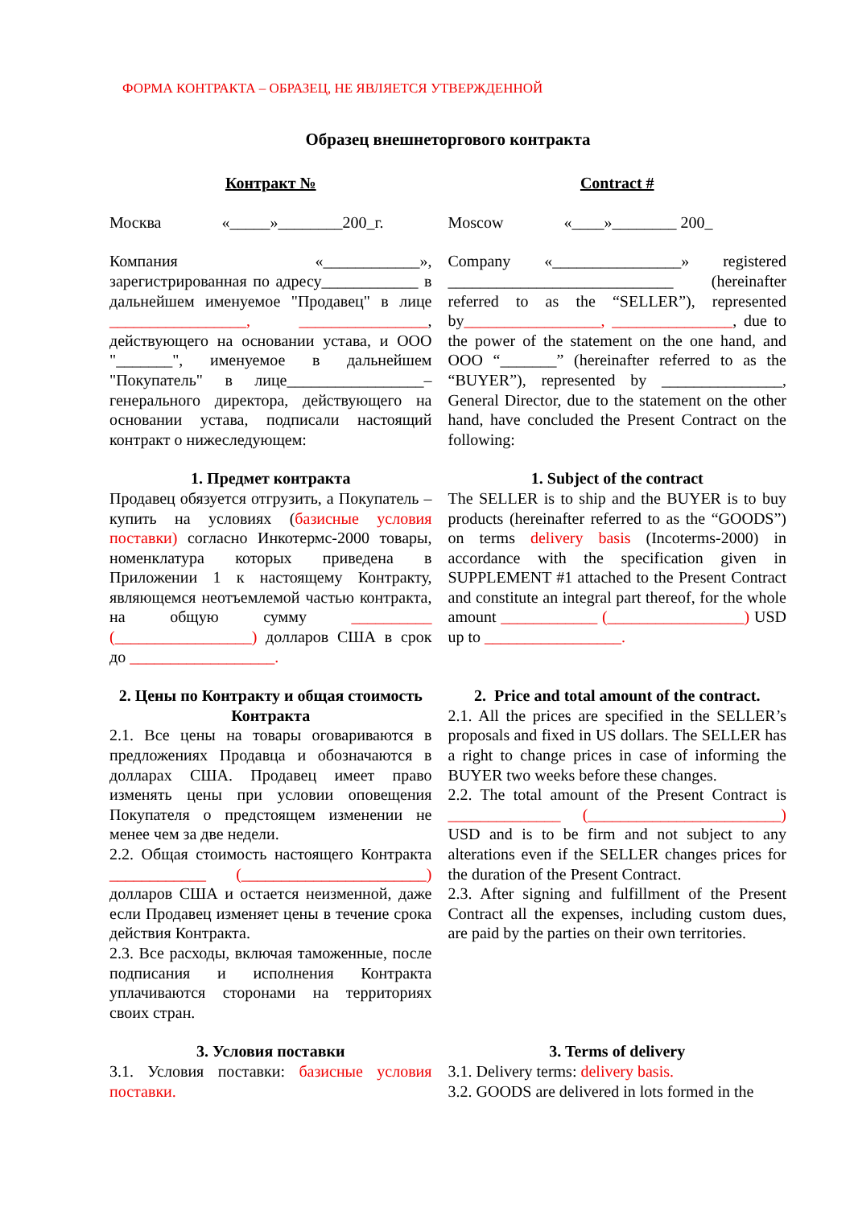ФОРМА КОНТРАКТА – ОБРАЗЕЦ, НЕ ЯВЛЯЕТСЯ УТВЕРЖДЕННОЙ
Образец внешнеторгового контракта
| Контракт № | Contract # |
| Москва «_____»________200_г. | Moscow «____»________ 200_ |
| Компания «____________», зарегистрированная по адресу____________ в дальнейшем именуемое "Продавец" в лице _________________, ________________ , действующего на основании устава, и ООО "_______", именуемое в дальнейшем "Покупатель" в лице_________________– генерального директора, действующего на основании устава, подписали настоящий контракт о нижеследующем: | Company «________________» registered ____________________________ (hereinafter referred to as the “SELLER”), represented by _________________, _______________ , due to the power of the statement on the one hand, and OOO “_______” (hereinafter referred to as the “BUYER”), represented by _______________, General Director, due to the statement on the other hand, have concluded the Present Contract on the following: |
| 1. Предмет контракта Продавец обязуется отгрузить, а Покупатель – купить на условиях ( базисные условия поставки) согласно Инкотермс-2000 товары, номенклатура которых приведена в Приложении 1 к настоящему Контракту, являющемся неотъемлемой частью контракта, на общую сумму __________ (_________________) долларов США в срок до __________________. | 1. Subject of the contract The SELLER is to ship and the BUYER is to buy products (hereinafter referred to as the “GOODS”) on terms delivery basis (Incoterms-2000) in accordance with the specification given in SUPPLEMENT #1 attached to the Present Contract and constitute an integral part thereof, for the whole amount ____________ (_________________) USD up to _________________. |
| 2. Цены по Контракту и общая стоимость Контракта 2.1. Все цены на товары оговариваются в предложениях Продавца и обозначаются в долларах США. Продавец имеет право изменять цены при условии оповещения Покупателя о предстоящем изменении не менее чем за две недели. 2.2. Общая стоимость настоящего Контракта ____________ (_______________________) долларов США и остается неизменной, даже если Продавец изменяет цены в течение срока действия Контракта. 2.3. Все расходы, включая таможенные, после подписания и исполнения Контракта уплачиваются сторонами на территориях своих стран. | 2. Price and total amount of the contract. 2.1. All the prices are specified in the SELLER’s proposals and fixed in US dollars. The SELLER has a right to change prices in case of informing the BUYER two weeks before these changes. 2.2. The total amount of the Present Contract is ______________ (________________________) USD and is to be firm and not subject to any alterations even if the SELLER changes prices for the duration of the Present Contract. 2.3. After signing and fulfillment of the Present Contract all the expenses, including custom dues, are paid by the parties on their own territories. |
| 3. Условия поставки 3.1. Условия поставки: базисные условия поставки. | 3. Terms of delivery 3.1. Delivery terms: delivery basis. 3.2. GOODS are delivered in lots formed in the |